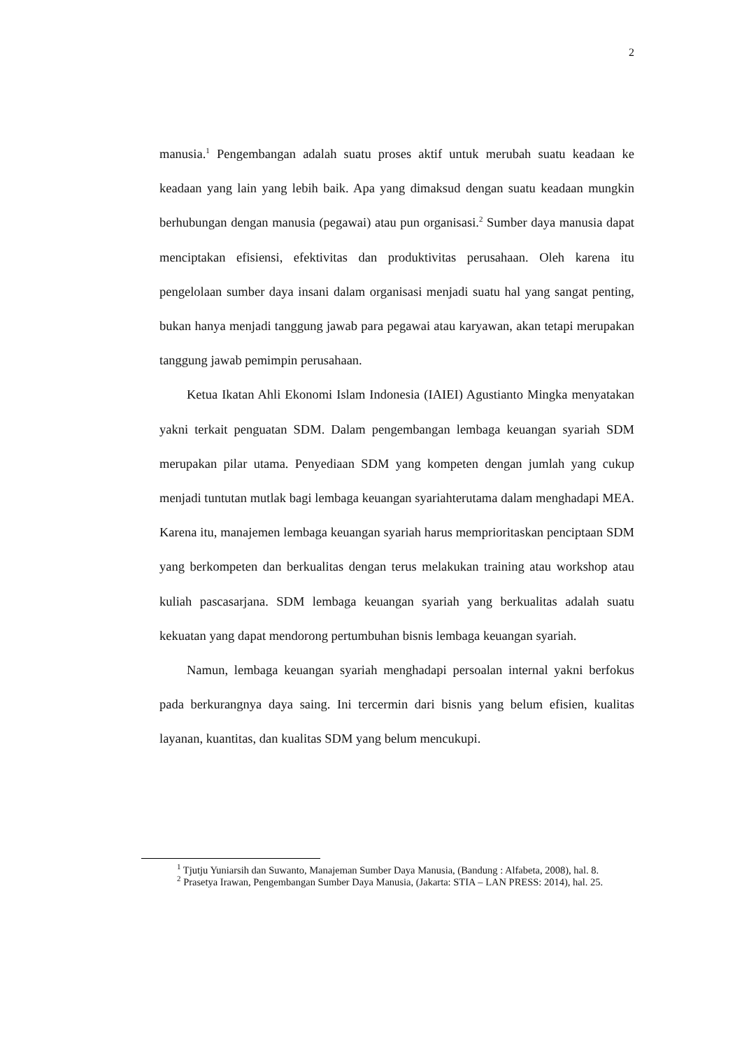2
manusia.<sup>1</sup> Pengembangan adalah suatu proses aktif untuk merubah suatu keadaan ke keadaan yang lain yang lebih baik. Apa yang dimaksud dengan suatu keadaan mungkin berhubungan dengan manusia (pegawai) atau pun organisasi.<sup>2</sup> Sumber daya manusia dapat menciptakan efisiensi, efektivitas dan produktivitas perusahaan. Oleh karena itu pengelolaan sumber daya insani dalam organisasi menjadi suatu hal yang sangat penting, bukan hanya menjadi tanggung jawab para pegawai atau karyawan, akan tetapi merupakan tanggung jawab pemimpin perusahaan.
Ketua Ikatan Ahli Ekonomi Islam Indonesia (IAIEI) Agustianto Mingka menyatakan yakni terkait penguatan SDM. Dalam pengembangan lembaga keuangan syariah SDM merupakan pilar utama. Penyediaan SDM yang kompeten dengan jumlah yang cukup menjadi tuntutan mutlak bagi lembaga keuangan syariahterutama dalam menghadapi MEA. Karena itu, manajemen lembaga keuangan syariah harus memprioritaskan penciptaan SDM yang berkompeten dan berkualitas dengan terus melakukan training atau workshop atau kuliah pascasarjana. SDM lembaga keuangan syariah yang berkualitas adalah suatu kekuatan yang dapat mendorong pertumbuhan bisnis lembaga keuangan syariah.
Namun, lembaga keuangan syariah menghadapi persoalan internal yakni berfokus pada berkurangnya daya saing. Ini tercermin dari bisnis yang belum efisien, kualitas layanan, kuantitas, dan kualitas SDM yang belum mencukupi.
<sup>1</sup> Tjutju Yuniarsih dan Suwanto, Manajeman Sumber Daya Manusia, (Bandung : Alfabeta, 2008), hal. 8.
<sup>2</sup> Prasetya Irawan, Pengembangan Sumber Daya Manusia, (Jakarta: STIA – LAN PRESS: 2014), hal. 25.